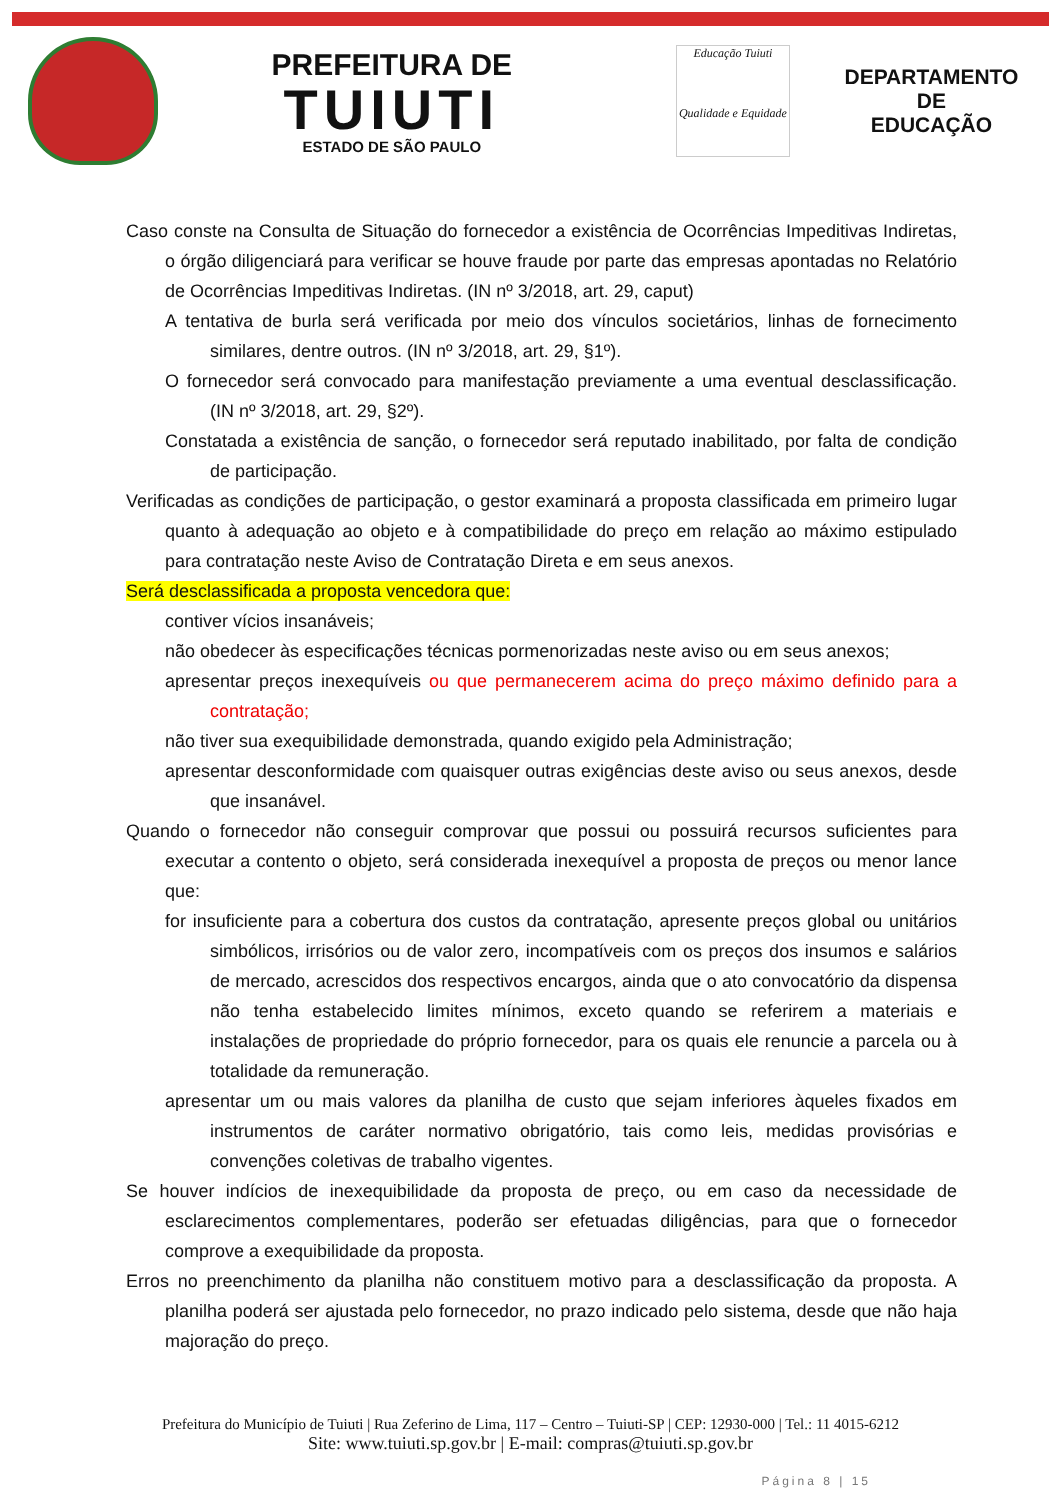PREFEITURA DE
TUIUTI
ESTADO DE SÃO PAULO
Educação Tuiuti
Qualidade e Equidade
DEPARTAMENTO DE
EDUCAÇÃO
Caso conste na Consulta de Situação do fornecedor a existência de Ocorrências Impeditivas Indiretas, o órgão diligenciará para verificar se houve fraude por parte das empresas apontadas no Relatório de Ocorrências Impeditivas Indiretas. (IN nº 3/2018, art. 29, caput)
A tentativa de burla será verificada por meio dos vínculos societários, linhas de fornecimento similares, dentre outros. (IN nº 3/2018, art. 29, §1º).
O fornecedor será convocado para manifestação previamente a uma eventual desclassificação. (IN nº 3/2018, art. 29, §2º).
Constatada a existência de sanção, o fornecedor será reputado inabilitado, por falta de condição de participação.
Verificadas as condições de participação, o gestor examinará a proposta classificada em primeiro lugar quanto à adequação ao objeto e à compatibilidade do preço em relação ao máximo estipulado para contratação neste Aviso de Contratação Direta e em seus anexos.
Será desclassificada a proposta vencedora que:
contiver vícios insanáveis;
não obedecer às especificações técnicas pormenorizadas neste aviso ou em seus anexos;
apresentar preços inexequíveis ou que permanecerem acima do preço máximo definido para a contratação;
não tiver sua exequibilidade demonstrada, quando exigido pela Administração;
apresentar desconformidade com quaisquer outras exigências deste aviso ou seus anexos, desde que insanável.
Quando o fornecedor não conseguir comprovar que possui ou possuirá recursos suficientes para executar a contento o objeto, será considerada inexequível a proposta de preços ou menor lance que:
for insuficiente para a cobertura dos custos da contratação, apresente preços global ou unitários simbólicos, irrisórios ou de valor zero, incompatíveis com os preços dos insumos e salários de mercado, acrescidos dos respectivos encargos, ainda que o ato convocatório da dispensa não tenha estabelecido limites mínimos, exceto quando se referirem a materiais e instalações de propriedade do próprio fornecedor, para os quais ele renuncie a parcela ou à totalidade da remuneração.
apresentar um ou mais valores da planilha de custo que sejam inferiores àqueles fixados em instrumentos de caráter normativo obrigatório, tais como leis, medidas provisórias e convenções coletivas de trabalho vigentes.
Se houver indícios de inexequibilidade da proposta de preço, ou em caso da necessidade de esclarecimentos complementares, poderão ser efetuadas diligências, para que o fornecedor comprove a exequibilidade da proposta.
Erros no preenchimento da planilha não constituem motivo para a desclassificação da proposta. A planilha poderá ser ajustada pelo fornecedor, no prazo indicado pelo sistema, desde que não haja majoração do preço.
Prefeitura do Município de Tuiuti | Rua Zeferino de Lima, 117 – Centro – Tuiuti-SP | CEP: 12930-000 | Tel.: 11 4015-6212
Site: www.tuiuti.sp.gov.br | E-mail: compras@tuiuti.sp.gov.br
Página 8 | 15